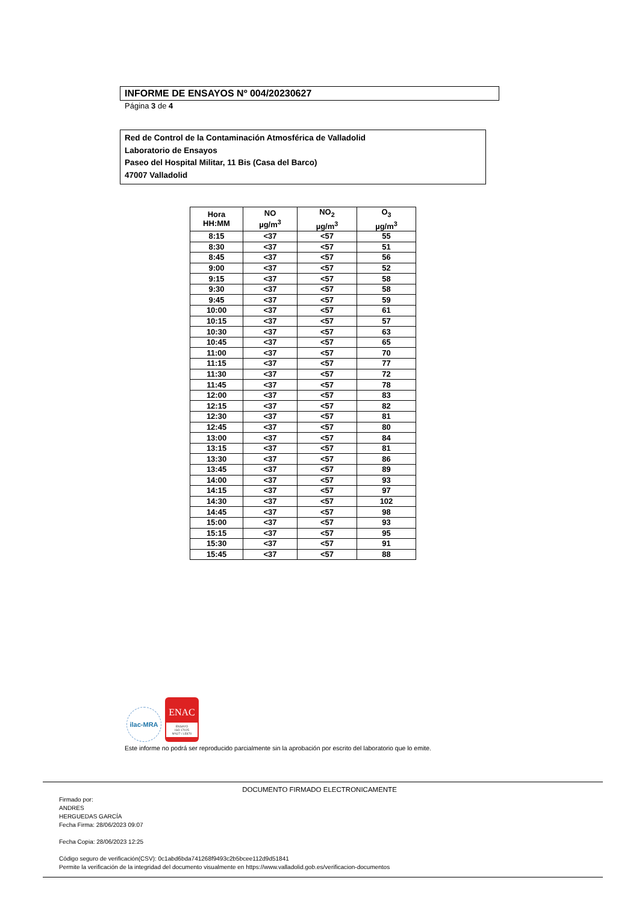INFORME DE ENSAYOS Nº 004/20230627
Página 3 de 4
Red de Control de la Contaminación Atmosférica de Valladolid
Laboratorio de Ensayos
Paseo del Hospital Militar, 11 Bis (Casa del Barco)
47007 Valladolid
| Hora HH:MM | NO µg/m<sup>3</sup> | NO<sub>2</sub> µg/m<sup>3</sup> | O<sub>3</sub> µg/m<sup>3</sup> |
| --- | --- | --- | --- |
| 8:15 | <37 | <57 | 55 |
| 8:30 | <37 | <57 | 51 |
| 8:45 | <37 | <57 | 56 |
| 9:00 | <37 | <57 | 52 |
| 9:15 | <37 | <57 | 58 |
| 9:30 | <37 | <57 | 58 |
| 9:45 | <37 | <57 | 59 |
| 10:00 | <37 | <57 | 61 |
| 10:15 | <37 | <57 | 57 |
| 10:30 | <37 | <57 | 63 |
| 10:45 | <37 | <57 | 65 |
| 11:00 | <37 | <57 | 70 |
| 11:15 | <37 | <57 | 77 |
| 11:30 | <37 | <57 | 72 |
| 11:45 | <37 | <57 | 78 |
| 12:00 | <37 | <57 | 83 |
| 12:15 | <37 | <57 | 82 |
| 12:30 | <37 | <57 | 81 |
| 12:45 | <37 | <57 | 80 |
| 13:00 | <37 | <57 | 84 |
| 13:15 | <37 | <57 | 81 |
| 13:30 | <37 | <57 | 86 |
| 13:45 | <37 | <57 | 89 |
| 14:00 | <37 | <57 | 93 |
| 14:15 | <37 | <57 | 97 |
| 14:30 | <37 | <57 | 102 |
| 14:45 | <37 | <57 | 98 |
| 15:00 | <37 | <57 | 93 |
| 15:15 | <37 | <57 | 95 |
| 15:30 | <37 | <57 | 91 |
| 15:45 | <37 | <57 | 88 |
ilac-MRA
ENAC
ENSAYO
ISO 17025
Nº627 / LE870
Este informe no podrá ser reproducido parcialmente sin la aprobación por escrito del laboratorio que lo emite.
DOCUMENTO FIRMADO ELECTRONICAMENTE
Firmado por:
ANDRES
HERGUEDAS GARCÍA
Fecha Firma: 28/06/2023 09:07
Fecha Copia: 28/06/2023 12:25
Código seguro de verificación(CSV): 0c1abd6bda741268f9493c2b5bcee112d9d51841
Permite la verificación de la integridad del documento visualmente en https://www.valladolid.gob.es/verificacion-documentos